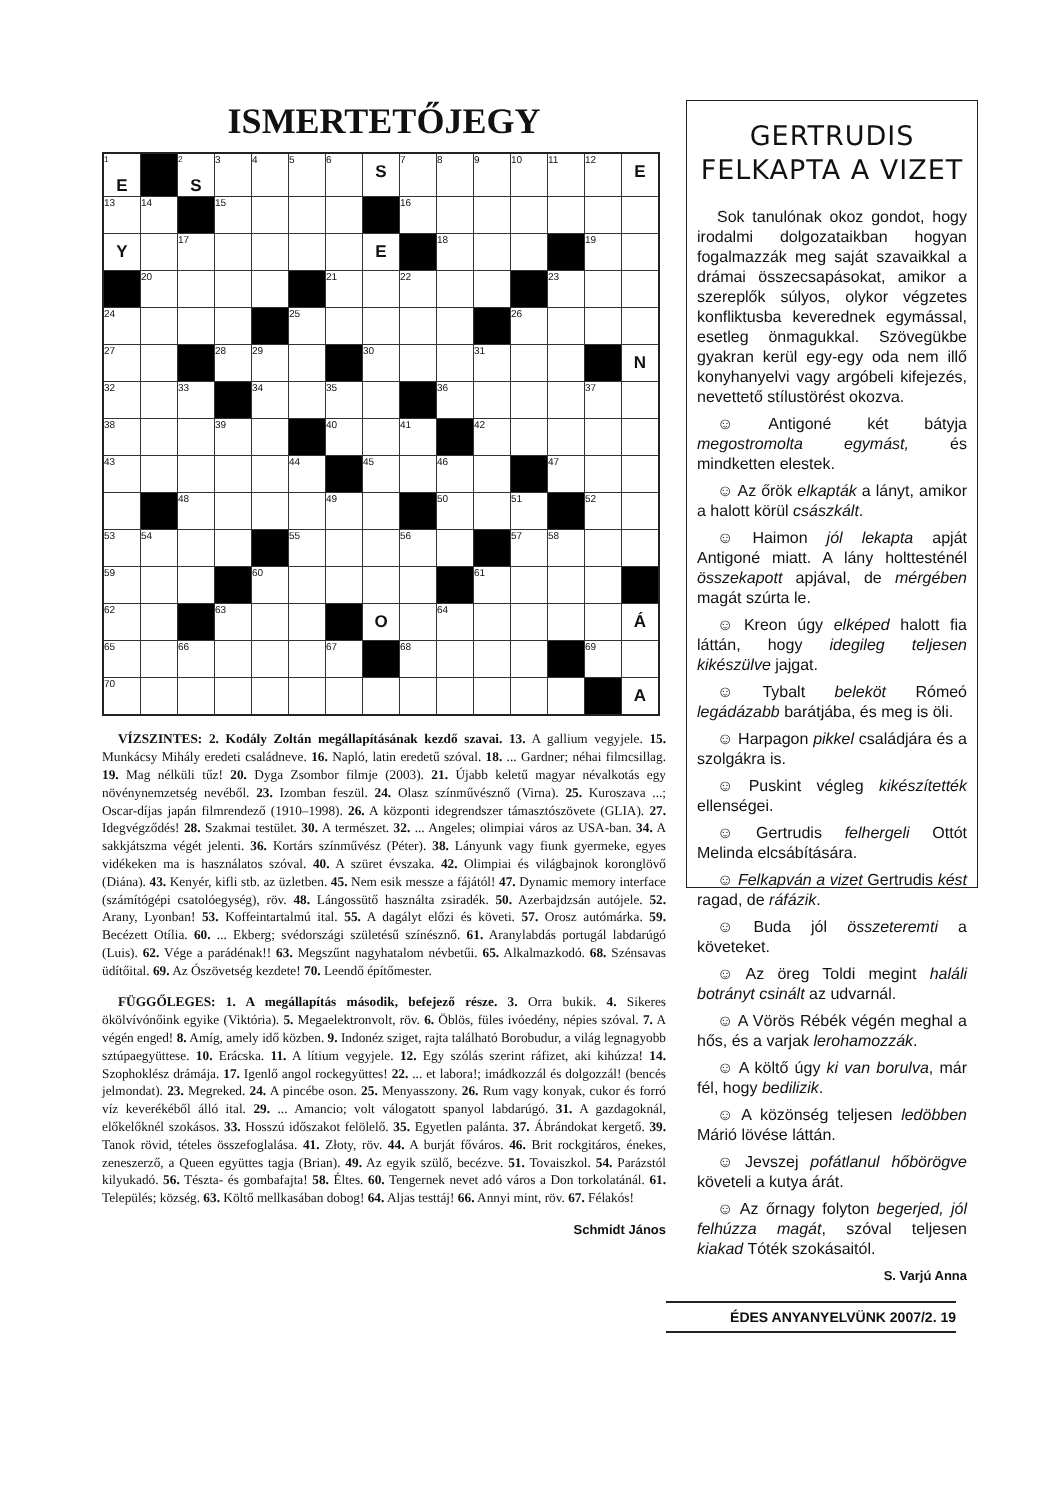ISMERTETŐJEGY
| <sup>1</sup> E | | <sup>2</sup> S | 3 | 4 | 5 | 6 | S | 7 | 8 | 9 | 10 | 11 | 12 | E |
| 13 | 14 | | 15 | | | | | 16 | | | | | | |
| Y | | 17 | | | | | E | | 18 | | | | 19 | |
| | 20 | | | | | 21 | | 22 | | | | 23 | | |
| 24 | | | | | 25 | | | | | | 26 | | | |
| 27 | | | 28 | 29 | | | 30 | | | 31 | | | | N |
| 32 | | 33 | | 34 | | 35 | | | 36 | | | | 37 | |
| 38 | | | 39 | | | 40 | | 41 | | 42 | | | | |
| 43 | | | | | 44 | | 45 | | 46 | | | 47 | | |
| | | 48 | | | | 49 | | | 50 | | 51 | | 52 | |
| 53 | 54 | | | | 55 | | | 56 | | | 57 | 58 | | |
| 59 | | | | 60 | | | | | | 61 | | | | |
| 62 | | | 63 | | | | O | | 64 | | | | | Á |
| 65 | | 66 | | | | 67 | | 68 | | | | | 69 | |
| 70 | | | | | | | | | | | | | | A |
VÍZSZINTES: 2. Kodály Zoltán megállapításának kezdő szavai. 13. A gallium vegyjele. 15. Munkácsy Mihály eredeti családneve. 16. Napló, latin eredetű szóval. 18. ... Gardner; néhai filmcsillag. 19. Mag nélküli tűz! 20. Dyga Zsombor filmje (2003). 21. Újabb keletű magyar névalkotás egy növénynemzetség nevéből. 23. Izomban feszül. 24. Olasz színművésznő (Virna). 25. Kuroszava ...; Oscar-díjas japán filmrendező (1910–1998). 26. A központi idegrendszer támasztószövete (GLIA). 27. Idegvégződés! 28. Szakmai testület. 30. A természet. 32. ... Angeles; olimpiai város az USA-ban. 34. A sakkjátszma végét jelenti. 36. Kortárs színművész (Péter). 38. Lányunk vagy fiunk gyermeke, egyes vidékeken ma is használatos szóval. 40. A szüret évszaka. 42. Olimpiai és világbajnok koronglövő (Diána). 43. Kenyér, kifli stb. az üzletben. 45. Nem esik messze a fájától! 47. Dynamic memory interface (számítógépi csatolóegység), röv. 48. Lángossütő használta zsiradék. 50. Azerbajdzsán autójele. 52. Arany, Lyonban! 53. Koffeintartalmú ital. 55. A dagályt előzi és követi. 57. Orosz autómárka. 59. Becézett Otília. 60. ... Ekberg; svédországi születésű színésznő. 61. Aranylabdás portugál labdarúgó (Luis). 62. Vége a parádénak!! 63. Megszűnt nagyhatalom névbetűi. 65. Alkalmazkodó. 68. Szénsavas üdítőital. 69. Az Ószövetség kezdete! 70. Leendő építőmester.
FÜGGŐLEGES: 1. A megállapítás második, befejező része. 3. Orra bukik. 4. Sikeres ökölvívónőink egyike (Viktória). 5. Megaelektronvolt, röv. 6. Öblös, füles ivóedény, népies szóval. 7. A végén enged! 8. Amíg, amely idő közben. 9. Indonéz sziget, rajta található Borobudur, a világ legnagyobb sztúpaegyüttese. 10. Erácska. 11. A lítium vegyjele. 12. Egy szólás szerint ráfizet, aki kihúzza! 14. Szophoklész drámája. 17. Igenlő angol rockegyüttes! 22. ... et labora!; imádkozzál és dolgozzál! (bencés jelmondat). 23. Megreked. 24. A pincébe oson. 25. Menyasszony. 26. Rum vagy konyak, cukor és forró víz keverékéből álló ital. 29. ... Amancio; volt válogatott spanyol labdarúgó. 31. A gazdagoknál, előkelőknél szokásos. 33. Hosszú időszakot felölelő. 35. Egyetlen palánta. 37. Ábrándokat kergető. 39. Tanok rövid, tételes összefoglalása. 41. Złoty, röv. 44. A burját főváros. 46. Brit rockgitáros, énekes, zeneszerző, a Queen együttes tagja (Brian). 49. Az egyik szülő, becézve. 51. Tovaiszkol. 54. Parázstól kilyukadó. 56. Tészta- és gombafajta! 58. Éltes. 60. Tengernek nevet adó város a Don torkolatánál. 61. Település; község. 63. Költő mellkasában dobog! 64. Aljas testtáj! 66. Annyi mint, röv. 67. Félakós!
Schmidt János
GERTRUDIS FELKAPTA A VIZET
Sok tanulónak okoz gondot, hogy irodalmi dolgozataikban hogyan fogalmazzák meg saját szavaikkal a drámai összecsapásokat, amikor a szereplők súlyos, olykor végzetes konfliktusba keverednek egymással, esetleg önmagukkal. Szövegükbe gyakran kerül egy-egy oda nem illő konyhanyelvi vagy argóbeli kifejezés, nevettető stílustörést okozva.
☺ Antigoné két bátyja megostromolta egymást, és mindketten elestek.
☺ Az őrök elkapták a lányt, amikor a halott körül császkált.
☺ Haimon jól lekapta apját Antigoné miatt. A lány holttesténél összekapott apjával, de mérgében magát szúrta le.
☺ Kreon úgy elképed halott fia láttán, hogy idegileg teljesen kikészülve jajgat.
☺ Tybalt beleköt Rómeó legádázabb barátjába, és meg is öli.
☺ Harpagon pikkel családjára és a szolgákra is.
☺ Puskint végleg kikészítették ellenségei.
☺ Gertrudis felhergeli Ottót Melinda elcsábítására.
☺ Felkapván a vizet Gertrudis kést ragad, de ráfázik.
☺ Buda jól összeteremti a követeket.
☺ Az öreg Toldi megint haláli botrányt csinált az udvarnál.
☺ A Vörös Rébék végén meghal a hős, és a varjak lerohamozzák.
☺ A költő úgy ki van borulva, már fél, hogy bedilizik.
☺ A közönség teljesen ledöbben Márió lövése láttán.
☺ Jevszej pofátlanul hőbörögve követeli a kutya árát.
☺ Az őrnagy folyton begerjed, jól felhúzza magát, szóval teljesen kiakad Tóték szokásaitól.
S. Varjú Anna
ÉDES ANYANYELVÜNK 2007/2. 19